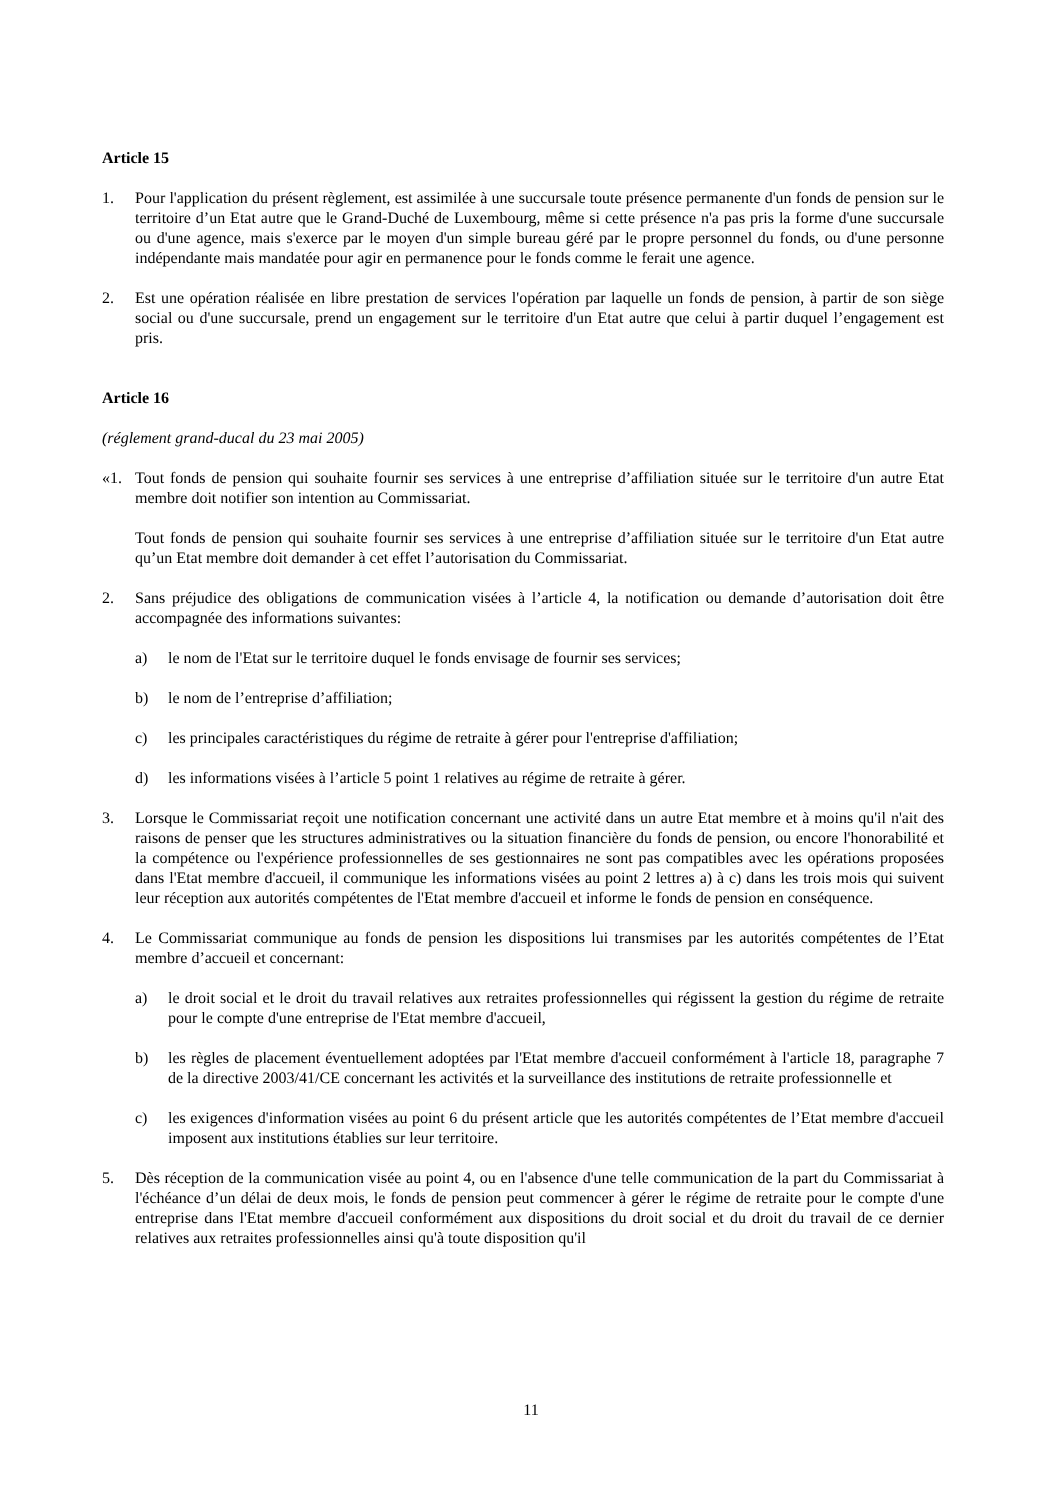Article 15
1. Pour l'application du présent règlement, est assimilée à une succursale toute présence permanente d'un fonds de pension sur le territoire d’un Etat autre que le Grand-Duché de Luxembourg, même si cette présence n'a pas pris la forme d'une succursale ou d'une agence, mais s'exerce par le moyen d'un simple bureau géré par le propre personnel du fonds, ou d'une personne indépendante mais mandatée pour agir en permanence pour le fonds comme le ferait une agence.
2. Est une opération réalisée en libre prestation de services l'opération par laquelle un fonds de pension, à partir de son siège social ou d'une succursale, prend un engagement sur le territoire d'un Etat autre que celui à partir duquel l’engagement est pris.
Article 16
(réglement grand-ducal du 23 mai 2005)
«1. Tout fonds de pension qui souhaite fournir ses services à une entreprise d’affiliation située sur le territoire d'un autre Etat membre doit notifier son intention au Commissariat.
Tout fonds de pension qui souhaite fournir ses services à une entreprise d’affiliation située sur le territoire d'un Etat autre qu’un Etat membre doit demander à cet effet l’autorisation du Commissariat.
2. Sans préjudice des obligations de communication visées à l’article 4, la notification ou demande d’autorisation doit être accompagnée des informations suivantes:
a) le nom de l'Etat sur le territoire duquel le fonds envisage de fournir ses services;
b) le nom de l’entreprise d’affiliation;
c) les principales caractéristiques du régime de retraite à gérer pour l'entreprise d'affiliation;
d) les informations visées à l’article 5 point 1 relatives au régime de retraite à gérer.
3. Lorsque le Commissariat reçoit une notification concernant une activité dans un autre Etat membre et à moins qu'il n'ait des raisons de penser que les structures administratives ou la situation financière du fonds de pension, ou encore l'honorabilité et la compétence ou l'expérience professionnelles de ses gestionnaires ne sont pas compatibles avec les opérations proposées dans l'Etat membre d'accueil, il communique les informations visées au point 2 lettres a) à c) dans les trois mois qui suivent leur réception aux autorités compétentes de l'Etat membre d'accueil et informe le fonds de pension en conséquence.
4. Le Commissariat communique au fonds de pension les dispositions lui transmises par les autorités compétentes de l’Etat membre d’accueil et concernant:
a) le droit social et le droit du travail relatives aux retraites professionnelles qui régissent la gestion du régime de retraite pour le compte d'une entreprise de l'Etat membre d'accueil,
b) les règles de placement éventuellement adoptées par l'Etat membre d'accueil conformément à l'article 18, paragraphe 7 de la directive 2003/41/CE concernant les activités et la surveillance des institutions de retraite professionnelle et
c) les exigences d'information visées au point 6 du présent article que les autorités compétentes de l’Etat membre d'accueil imposent aux institutions établies sur leur territoire.
5. Dès réception de la communication visée au point 4, ou en l'absence d'une telle communication de la part du Commissariat à l'échéance d’un délai de deux mois, le fonds de pension peut commencer à gérer le régime de retraite pour le compte d'une entreprise dans l'Etat membre d'accueil conformément aux dispositions du droit social et du droit du travail de ce dernier relatives aux retraites professionnelles ainsi qu'à toute disposition qu'il
11